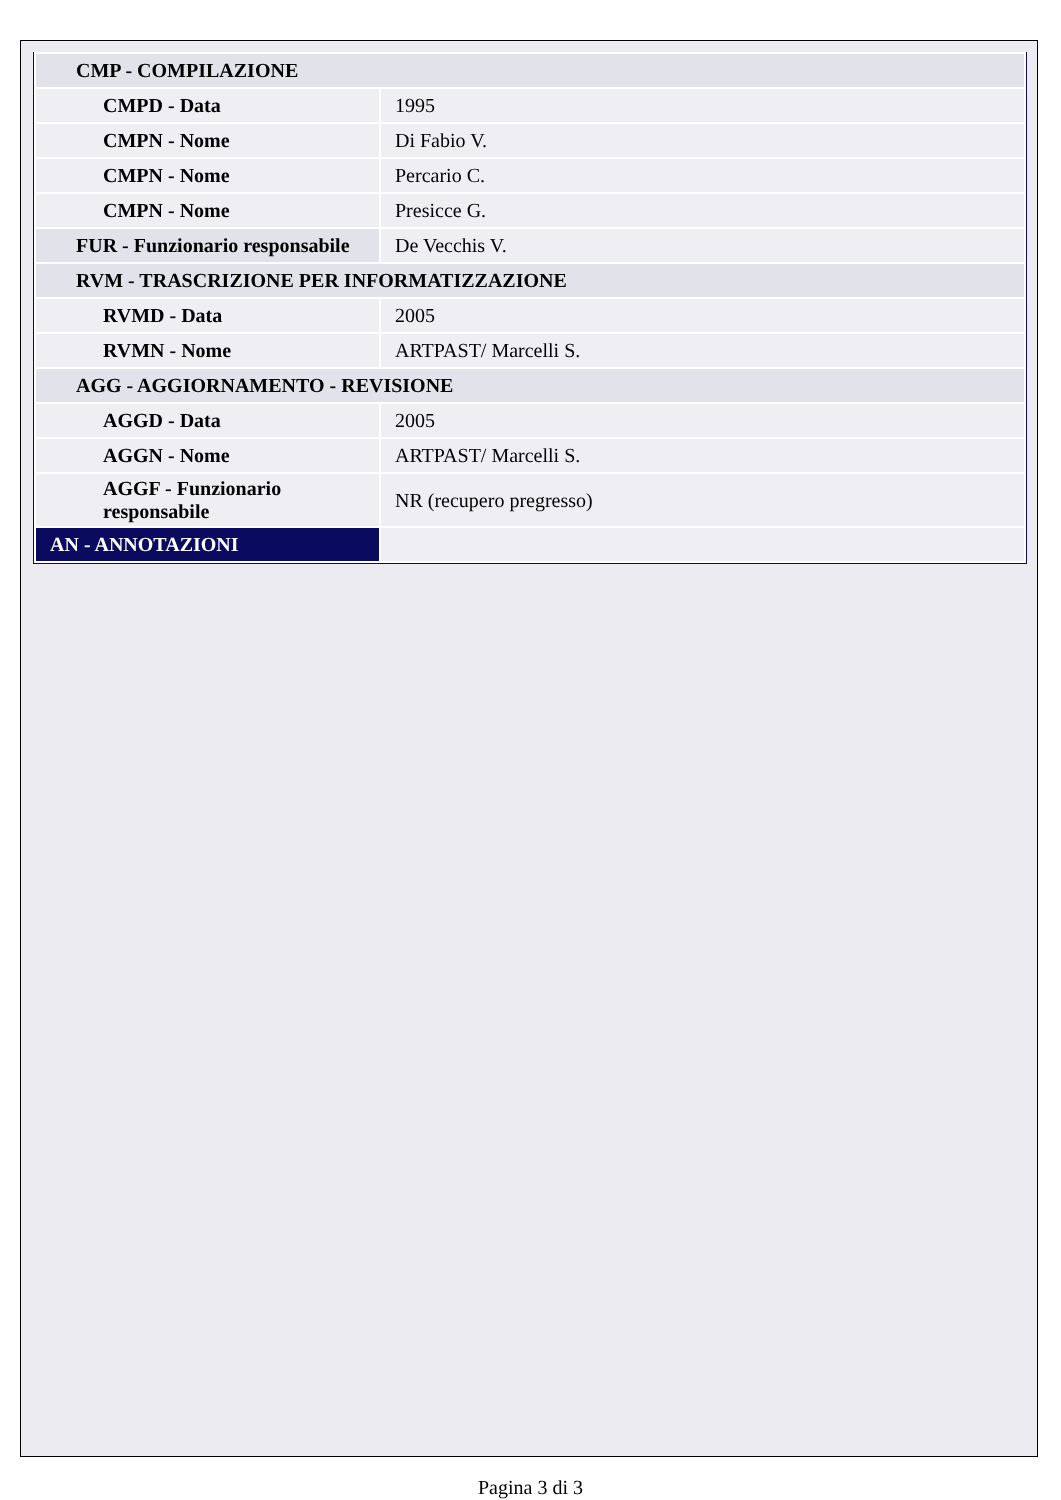| CMP - COMPILAZIONE | |
| CMPD - Data | 1995 |
| CMPN - Nome | Di Fabio V. |
| CMPN - Nome | Percario C. |
| CMPN - Nome | Presicce G. |
| FUR - Funzionario responsabile | De Vecchis V. |
| RVM - TRASCRIZIONE PER INFORMATIZZAZIONE | |
| RVMD - Data | 2005 |
| RVMN - Nome | ARTPAST/ Marcelli S. |
| AGG - AGGIORNAMENTO - REVISIONE | |
| AGGD - Data | 2005 |
| AGGN - Nome | ARTPAST/ Marcelli S. |
| AGGF - Funzionario responsabile | NR (recupero pregresso) |
| AN - ANNOTAZIONI | |
Pagina 3 di 3